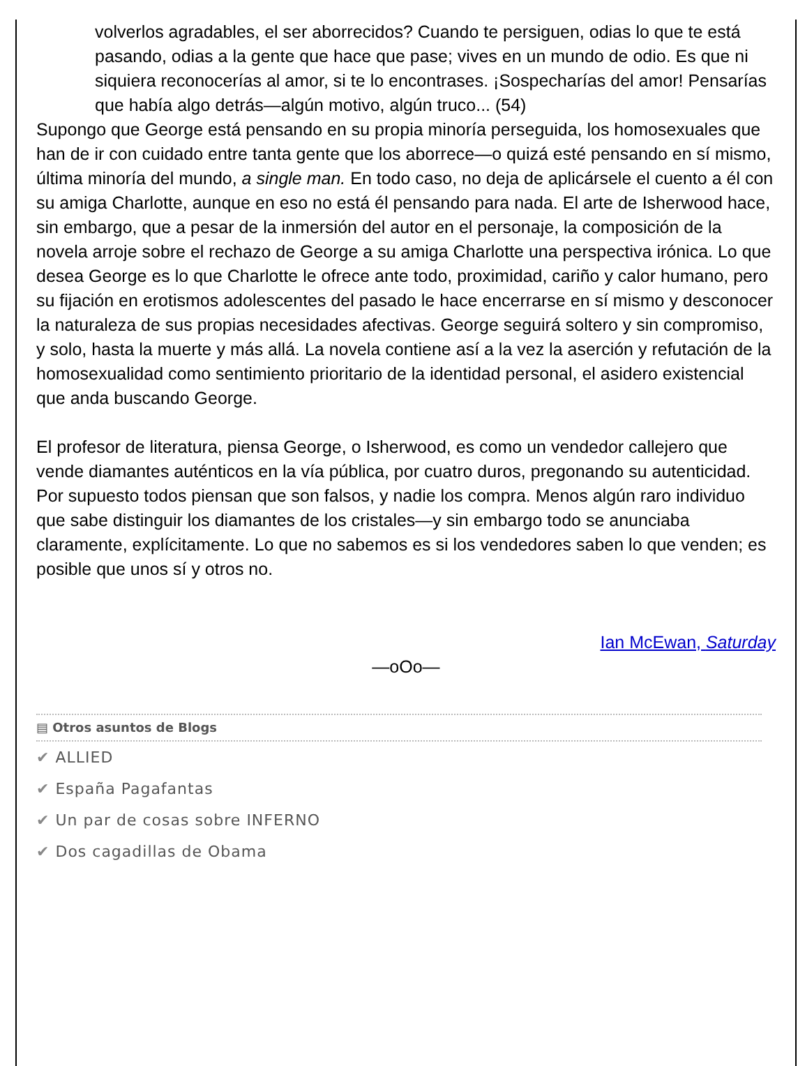volverlos agradables, el ser aborrecidos? Cuando te persiguen, odias lo que te está pasando, odias a la gente que hace que pase; vives en un mundo de odio. Es que ni siquiera reconocerías al amor, si te lo encontrases. ¡Sospecharías del amor! Pensarías que había algo detrás—algún motivo, algún truco... (54)
Supongo que George está pensando en su propia minoría perseguida, los homosexuales que han de ir con cuidado entre tanta gente que los aborrece—o quizá esté pensando en sí mismo, última minoría del mundo, a single man. En todo caso, no deja de aplicársele el cuento a él con su amiga Charlotte, aunque en eso no está él pensando para nada. El arte de Isherwood hace, sin embargo, que a pesar de la inmersión del autor en el personaje, la composición de la novela arroje sobre el rechazo de George a su amiga Charlotte una perspectiva irónica. Lo que desea George es lo que Charlotte le ofrece ante todo, proximidad, cariño y calor humano, pero su fijación en erotismos adolescentes del pasado le hace encerrarse en sí mismo y desconocer la naturaleza de sus propias necesidades afectivas. George seguirá soltero y sin compromiso, y solo, hasta la muerte y más allá. La novela contiene así a la vez la aserción y refutación de la homosexualidad como sentimiento prioritario de la identidad personal, el asidero existencial que anda buscando George.
El profesor de literatura, piensa George, o Isherwood, es como un vendedor callejero que vende diamantes auténticos en la vía pública, por cuatro duros, pregonando su autenticidad. Por supuesto todos piensan que son falsos, y nadie los compra. Menos algún raro individuo que sabe distinguir los diamantes de los cristales—y sin embargo todo se anunciaba claramente, explícitamente. Lo que no sabemos es si los vendedores saben lo que venden; es posible que unos sí y otros no.
Ian McEwan, Saturday
—oOo—
▤ Otros asuntos de Blogs
✔ ALLIED
✔ España Pagafantas
✔ Un par de cosas sobre INFERNO
✔ Dos cagadillas de Obama